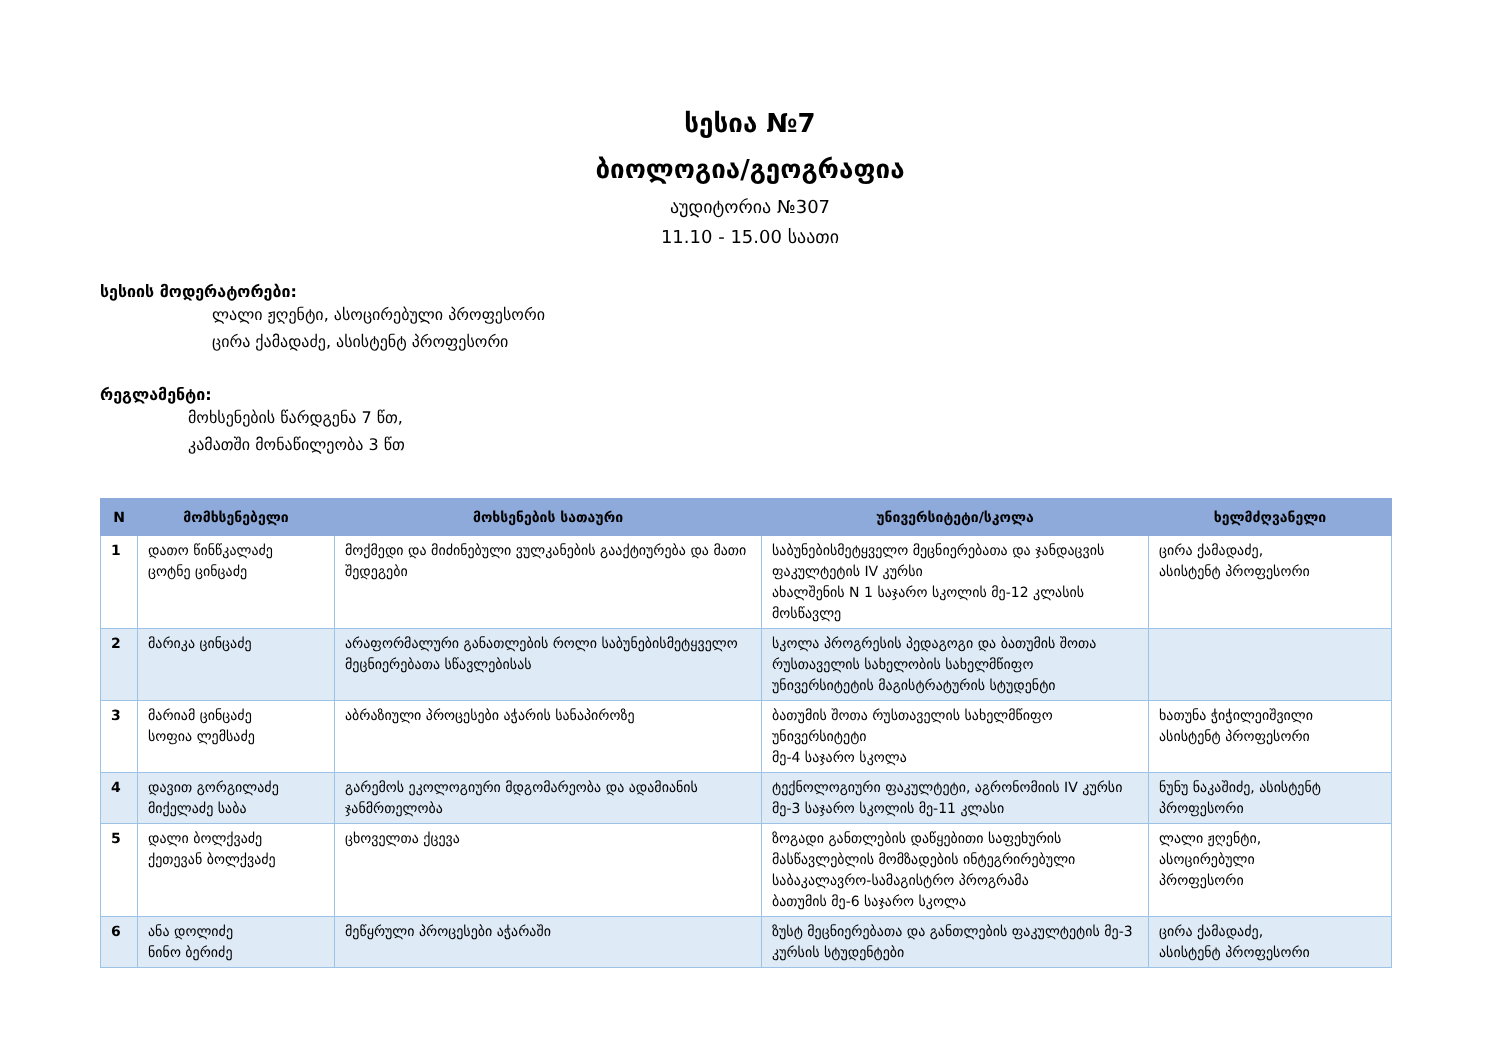სესია №7
ბიოლოგია/გეოგრაფია
აუდიტორია №307
11.10 - 15.00 საათი
სესიის მოდერატორები:
ლალი ჟღენტი, ასოცირებული პროფესორი
ცირა ქამადაძე, ასისტენტ პროფესორი
რეგლამენტი:
მოხსენების წარდგენა 7 წთ,
კამათში მონაწილეობა 3 წთ
| N | მომხსენებელი | მოხსენების სათაური | უნივერსიტეტი/სკოლა | ხელმძღვანელი |
| --- | --- | --- | --- | --- |
| 1 | დათო წინწკალაძე ცოტნე ცინცაძე | მოქმედი და მიძინებული ვულკანების გააქტიურება და მათი შედეგები | საბუნებისმეტყველო მეცნიერებათა და ჯანდაცვის ფაკულტეტის IV კურსი ახალშენის N 1 საჯარო სკოლის მე-12 კლასის მოსწავლე | ცირა ქამადაძე, ასისტენტ პროფესორი |
| 2 | მარიკა ცინცაძე | არაფორმალური განათლების როლი საბუნებისმეტყველო მეცნიერებათა სწავლებისას | სკოლა პროგრესის პედაგოგი და ბათუმის შოთა რუსთაველის სახელობის სახელმწიფო უნივერსიტეტის მაგისტრატურის სტუდენტი | |
| 3 | მარიამ ცინცაძე სოფია ლემსაძე | აბრაზიული პროცესები აჭარის სანაპიროზე | ბათუმის შოთა რუსთაველის სახელმწიფო უნივერსიტეტი მე-4 საჯარო სკოლა | ხათუნა ჭიჭილეიშვილი ასისტენტ პროფესორი |
| 4 | დავით გორგილაძე მიქელაძე საბა | გარემოს ეკოლოგიური მდგომარეობა და ადამიანის ჯანმრთელობა | ტექნოლოგიური ფაკულტეტი, აგრონომიის IV კურსი მე-3 საჯარო სკოლის მე-11 კლასი | ნუნუ ნაკაშიძე, ასისტენტ პროფესორი |
| 5 | დალი ბოლქვაძე ქეთევან ბოლქვაძე | ცხოველთა ქცევა | ზოგადი განთლების დაწყებითი საფეხურის მასწავლებლის მომზადების ინტეგრირებული საბაკალავრო-სამაგისტრო პროგრამა ბათუმის მე-6 საჯარო სკოლა | ლალი ჟღენტი, ასოცირებული პროფესორი |
| 6 | ანა დოლიძე ნინო ბერიძე | მეწყრული პროცესები აჭარაში | ზუსტ მეცნიერებათა და განთლების ფაკულტეტის მე-3 კურსის სტუდენტები | ცირა ქამადაძე, ასისტენტ პროფესორი |